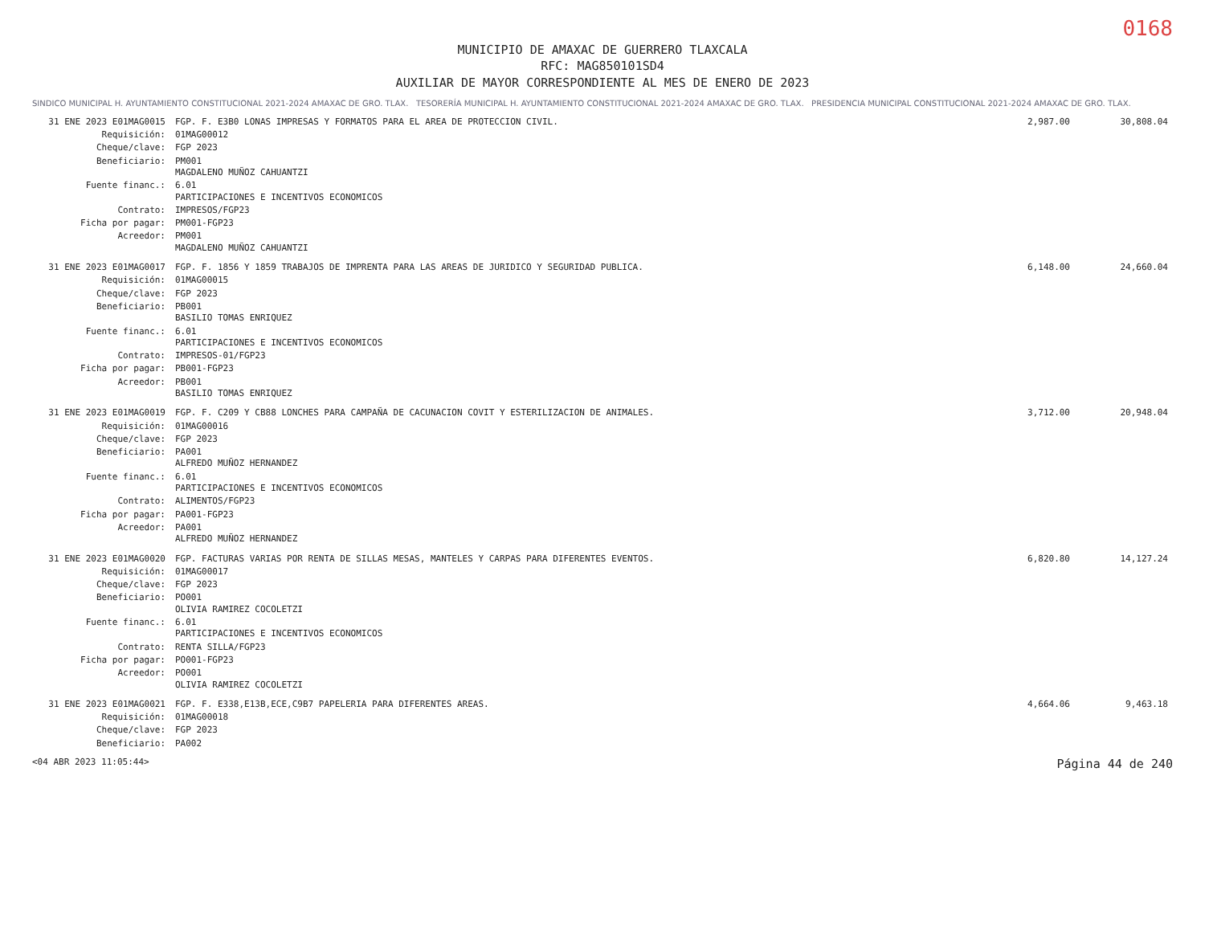0168
MUNICIPIO DE AMAXAC DE GUERRERO TLAXCALA
RFC: MAG850101SD4
AUXILIAR DE MAYOR CORRESPONDIENTE AL MES DE ENERO DE 2023
SINDICO MUNICIPAL H. AYUNTAMIENTO CONSTITUCIONAL 2021-2024 AMAXAC DE GRO. TLAX. TESORERÍA MUNICIPAL H. AYUNTAMIENTO CONSTITUCIONAL 2021-2024 AMAXAC DE GRO. TLAX. PRESIDENCIA MUNICIPAL CONSTITUCIONAL 2021-2024 AMAXAC DE GRO. TLAX.
| 31 ENE 2023 E01MAG0015 | FGP. F. E3B0 LONAS IMPRESAS Y FORMATOS PARA EL AREA DE PROTECCION CIVIL. | 2,987.00 | 30,808.04 |
| Requisición: | 01MAG00012 | | |
| Cheque/clave: | FGP 2023 | | |
| Beneficiario: | PM001 MAGDALENO MUÑOZ CAHUANTZI | | |
| Fuente financ.: | 6.01 PARTICIPACIONES E INCENTIVOS ECONOMICOS | | |
| Contrato: | IMPRESOS/FGP23 | | |
| Ficha por pagar: | PM001-FGP23 | | |
| Acreedor: | PM001 MAGDALENO MUÑOZ CAHUANTZI | | |
| 31 ENE 2023 E01MAG0017 | FGP. F. 1856 Y 1859 TRABAJOS DE IMPRENTA PARA LAS AREAS DE JURIDICO Y SEGURIDAD PUBLICA. | 6,148.00 | 24,660.04 |
| Requisición: | 01MAG00015 | | |
| Cheque/clave: | FGP 2023 | | |
| Beneficiario: | PB001 BASILIO TOMAS ENRIQUEZ | | |
| Fuente financ.: | 6.01 PARTICIPACIONES E INCENTIVOS ECONOMICOS | | |
| Contrato: | IMPRESOS-01/FGP23 | | |
| Ficha por pagar: | PB001-FGP23 | | |
| Acreedor: | PB001 BASILIO TOMAS ENRIQUEZ | | |
| 31 ENE 2023 E01MAG0019 | FGP. F. C209 Y CB88 LONCHES PARA CAMPAÑA DE CACUNACION COVIT Y ESTERILIZACION DE ANIMALES. | 3,712.00 | 20,948.04 |
| Requisición: | 01MAG00016 | | |
| Cheque/clave: | FGP 2023 | | |
| Beneficiario: | PA001 ALFREDO MUÑOZ HERNANDEZ | | |
| Fuente financ.: | 6.01 PARTICIPACIONES E INCENTIVOS ECONOMICOS | | |
| Contrato: | ALIMENTOS/FGP23 | | |
| Ficha por pagar: | PA001-FGP23 | | |
| Acreedor: | PA001 ALFREDO MUÑOZ HERNANDEZ | | |
| 31 ENE 2023 E01MAG0020 | FGP. FACTURAS VARIAS POR RENTA DE SILLAS MESAS, MANTELES Y CARPAS PARA DIFERENTES EVENTOS. | 6,820.80 | 14,127.24 |
| Requisición: | 01MAG00017 | | |
| Cheque/clave: | FGP 2023 | | |
| Beneficiario: | PO001 OLIVIA RAMIREZ COCOLETZI | | |
| Fuente financ.: | 6.01 PARTICIPACIONES E INCENTIVOS ECONOMICOS | | |
| Contrato: | RENTA SILLA/FGP23 | | |
| Ficha por pagar: | PO001-FGP23 | | |
| Acreedor: | PO001 OLIVIA RAMIREZ COCOLETZI | | |
| 31 ENE 2023 E01MAG0021 | FGP. F. E338,E13B,ECE,C9B7 PAPELERIA PARA DIFERENTES AREAS. | 4,664.06 | 9,463.18 |
| Requisición: | 01MAG00018 | | |
| Cheque/clave: | FGP 2023 | | |
| Beneficiario: | PA002 | | |
<04 ABR 2023 11:05:44> Página 44 de 240